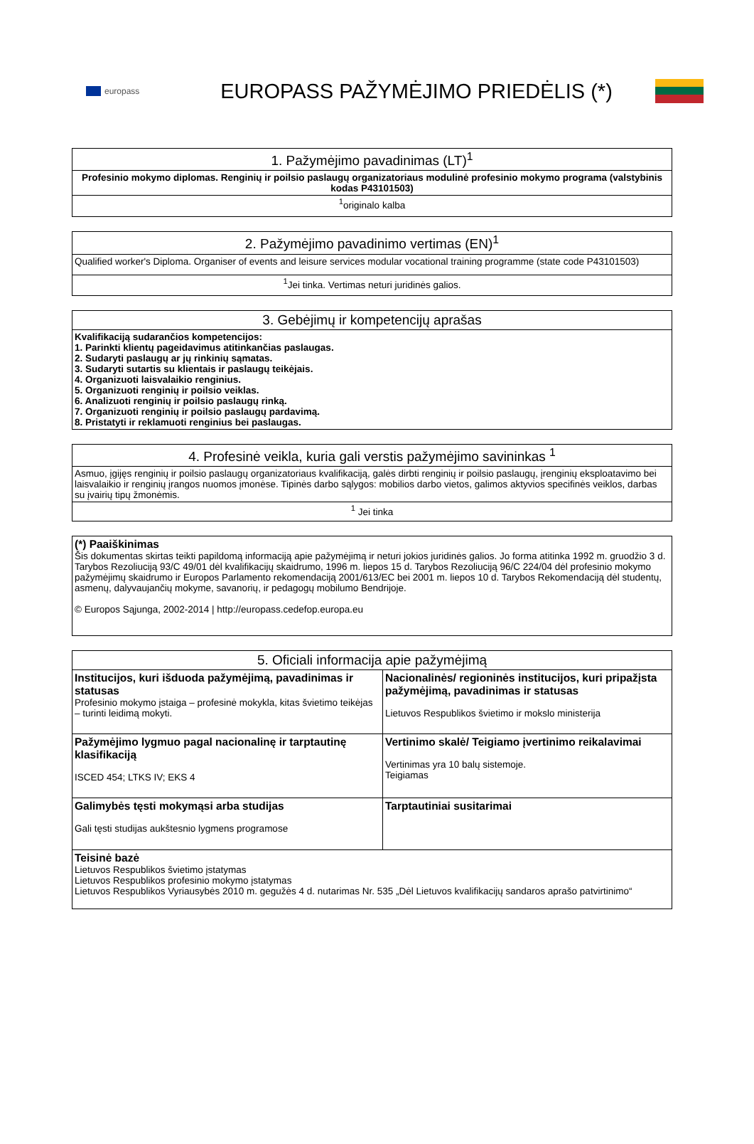europass
EUROPASS PAŽYMĖJIMO PRIEDĖLIS (*)
| 1. Pažymėjimo pavadinimas (LT)<sup>1</sup> |
| --- |
| Profesinio mokymo diplomas. Renginių ir poilsio paslaugų organizatoriaus modulinė profesinio mokymo programa (valstybinis kodas P43101503) |
| <sup>1</sup> originalo kalba |
| 2. Pažymėjimo pavadinimo vertimas (EN)<sup>1</sup> |
| --- |
| Qualified worker's Diploma. Organiser of events and leisure services modular vocational training programme (state code P43101503) |
| <sup>1</sup> Jei tinka. Vertimas neturi juridinės galios. |
| 3. Gebėjimų ir kompetencijų aprašas |
| --- |
| Kvalifikaciją sudarančios kompetencijos: 1. Parinkti klientų pageidavimus atitinkančias paslaugas. 2. Sudaryti paslaugų ar jų rinkinių sąmatas. 3. Sudaryti sutartis su klientais ir paslaugų teikėjais. 4. Organizuoti laisvalaikio renginius. 5. Organizuoti renginių ir poilsio veiklas. 6. Analizuoti renginių ir poilsio paslaugų rinką. 7. Organizuoti renginių ir poilsio paslaugų pardavimą. 8. Pristatyti ir reklamuoti renginius bei paslaugas. |
| 4. Profesinė veikla, kuria gali verstis pažymėjimo savininkas <sup>1</sup> |
| --- |
| Asmuo, įgijęs renginių ir poilsio paslaugų organizatoriaus kvalifikaciją, galės dirbti renginių ir poilsio paslaugų, įrenginių eksploatavimo bei laisvalaikio ir renginių įrangos nuomos įmonėse. Tipinės darbo sąlygos: mobilios darbo vietos, galimos aktyvios specifinės veiklos, darbas su įvairių tipų žmonėmis. |
| <sup>1</sup> Jei tinka |
| (*) Paaiškinimas Šis dokumentas skirtas teikti papildomą informaciją apie pažymėjimą ir neturi jokios juridinės galios. Jo forma atitinka 1992 m. gruodžio 3 d. Tarybos Rezoliuciją 93/C 49/01 dėl kvalifikacijų skaidrumo, 1996 m. liepos 15 d. Tarybos Rezoliuciją 96/C 224/04 dėl profesinio mokymo pažymėjimų skaidrumo ir Europos Parlamento rekomendaciją 2001/613/EC bei 2001 m. liepos 10 d. Tarybos Rekomendaciją dėl studentų, asmenų, dalyvaujančių mokyme, savanorių, ir pedagogų mobilumo Bendrijoje. © Europos Sąjunga, 2002-2014 / http://europass.cedefop.europa.eu |
| 5. Oficiali informacija apie pažymėjimą | |
| --- | --- |
| Institucijos, kuri išduoda pažymėjimą, pavadinimas ir statusas Profesinio mokymo įstaiga – profesinė mokykla, kitas švietimo teikėjas – turinti leidimą mokyti. | Nacionalinės/ regioninės institucijos, kuri pripažįsta pažymėjimą, pavadinimas ir statusas Lietuvos Respublikos švietimo ir mokslo ministerija |
| Pažymėjimo lygmuo pagal nacionalinę ir tarptautinę klasifikaciją ISCED 454; LTKS IV; EKS 4 | Vertinimo skalė/ Teigiamo įvertinimo reikalavimai Vertinimas yra 10 balų sistemoje. Teigiamas |
| Galimybės tęsti mokymąsi arba studijas Gali tęsti studijas aukštesnio lygmens programose | Tarptautiniai susitarimai |
| Teisinė bazė Lietuvos Respublikos švietimo įstatymas Lietuvos Respublikos profesinio mokymo įstatymas Lietuvos Respublikos Vyriausybės 2010 m. gegužės 4 d. nutarimas Nr. 535 „Dėl Lietuvos kvalifikacijų sandaros aprašo patvirtinimo“ | |